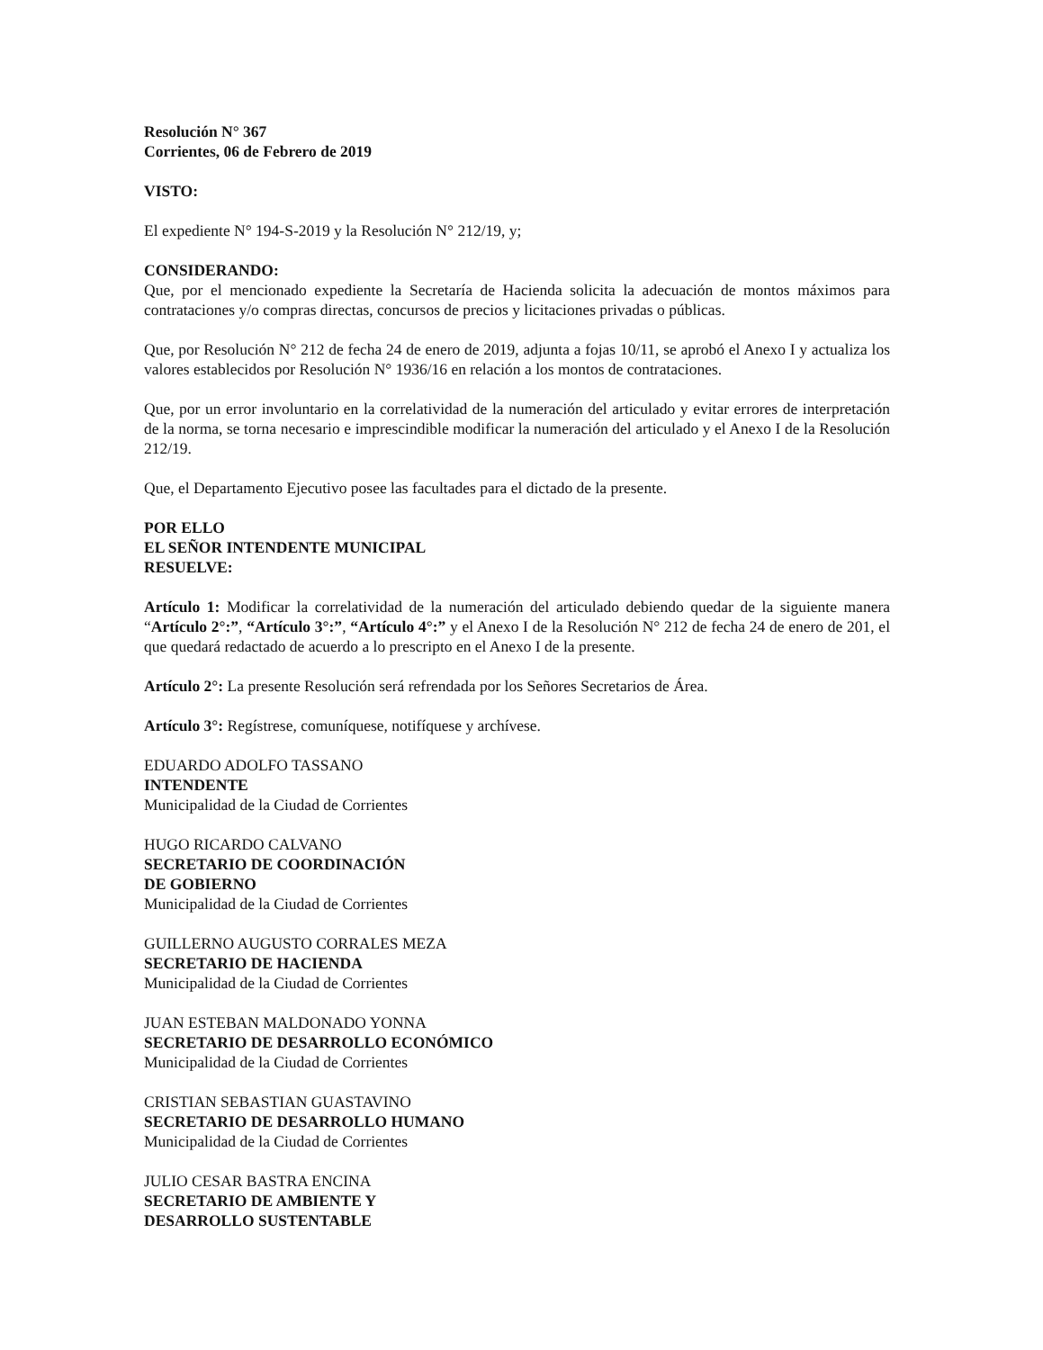Resolución N° 367
Corrientes, 06 de Febrero de 2019
VISTO:
El expediente N° 194-S-2019 y la Resolución N° 212/19, y;
CONSIDERANDO:
Que, por el mencionado expediente la Secretaría de Hacienda solicita la adecuación de montos máximos para contrataciones y/o compras directas, concursos de precios y licitaciones privadas o públicas.
Que, por Resolución N° 212 de fecha 24 de enero de 2019, adjunta a fojas 10/11, se aprobó el Anexo I y actualiza los valores establecidos por Resolución N° 1936/16 en relación a los montos de contrataciones.
Que, por un error involuntario en la correlatividad de la numeración del articulado y evitar errores de interpretación de la norma, se torna necesario e imprescindible modificar la numeración del articulado y el Anexo I de la Resolución 212/19.
Que, el Departamento Ejecutivo posee las facultades para el dictado de la presente.
POR ELLO
EL SEÑOR INTENDENTE MUNICIPAL
RESUELVE:
Artículo 1: Modificar la correlatividad de la numeración del articulado debiendo quedar de la siguiente manera “Artículo 2°:”, “Artículo 3°:”, “Artículo 4°:” y el Anexo I de la Resolución N° 212 de fecha 24 de enero de 201, el que quedará redactado de acuerdo a lo prescripto en el Anexo I de la presente.
Artículo 2°: La presente Resolución será refrendada por los Señores Secretarios de Área.
Artículo 3°: Regístrese, comuníquese, notifíquese y archívese.
EDUARDO ADOLFO TASSANO
INTENDENTE
Municipalidad de la Ciudad de Corrientes
HUGO RICARDO CALVANO
SECRETARIO DE COORDINACIÓN
DE GOBIERNO
Municipalidad de la Ciudad de Corrientes
GUILLERNO AUGUSTO CORRALES MEZA
SECRETARIO DE HACIENDA
Municipalidad de la Ciudad de Corrientes
JUAN ESTEBAN MALDONADO YONNA
SECRETARIO DE DESARROLLO ECONÓMICO
Municipalidad de la Ciudad de Corrientes
CRISTIAN SEBASTIAN GUASTAVINO
SECRETARIO DE DESARROLLO HUMANO
Municipalidad de la Ciudad de Corrientes
JULIO CESAR BASTRA ENCINA
SECRETARIO DE AMBIENTE Y
DESARROLLO SUSTENTABLE